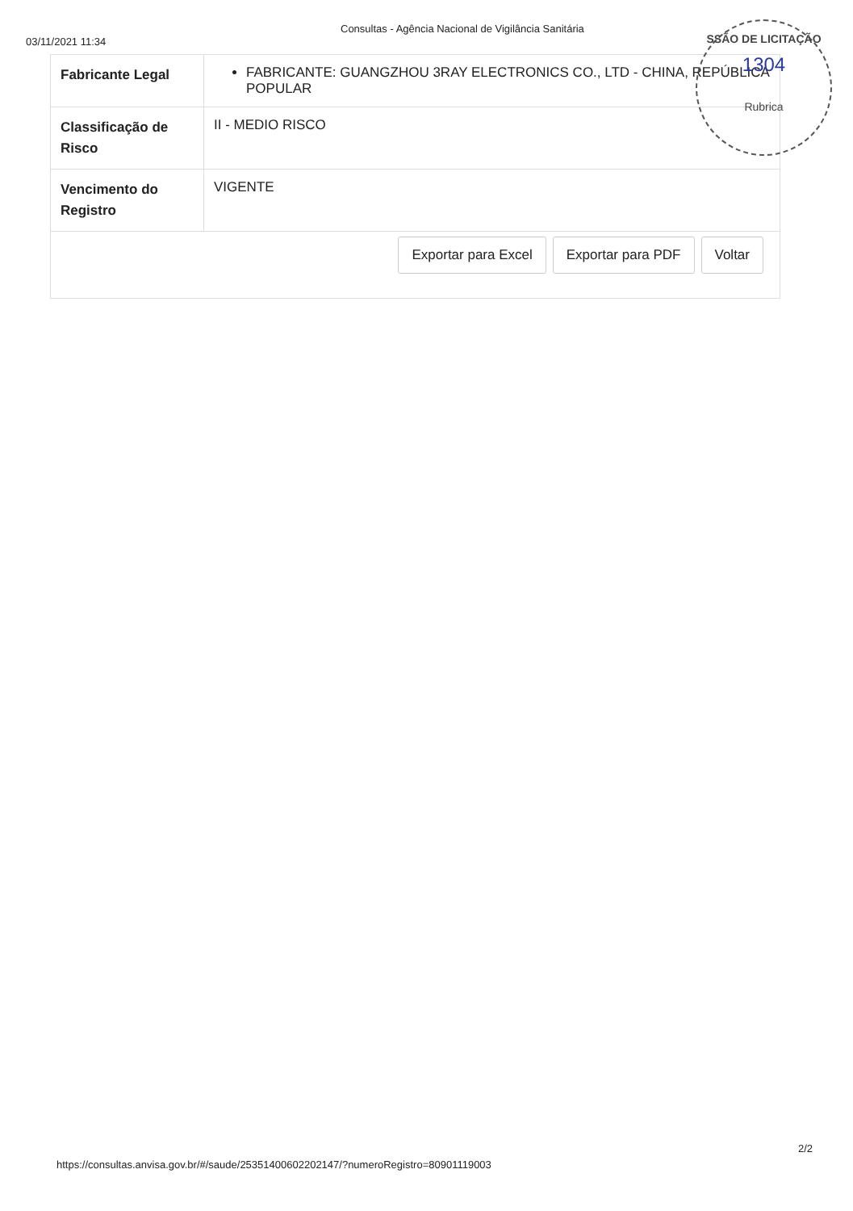03/11/2021 11:34
Consultas - Agência Nacional de Vigilância Sanitária
| Fabricante Legal | FABRICANTE: GUANGZHOU 3RAY ELECTRONICS CO., LTD - CHINA, REPÚBLICA POPULAR |
| Classificação de Risco | II - MEDIO RISCO |
| Vencimento do Registro | VIGENTE |
Exportar para Excel Exportar para PDF Voltar
SSÃO DE LICITAÇÃO
1304
Rubrica
https://consultas.anvisa.gov.br/#/saude/25351400602202147/?numeroRegistro=80901119003
2/2